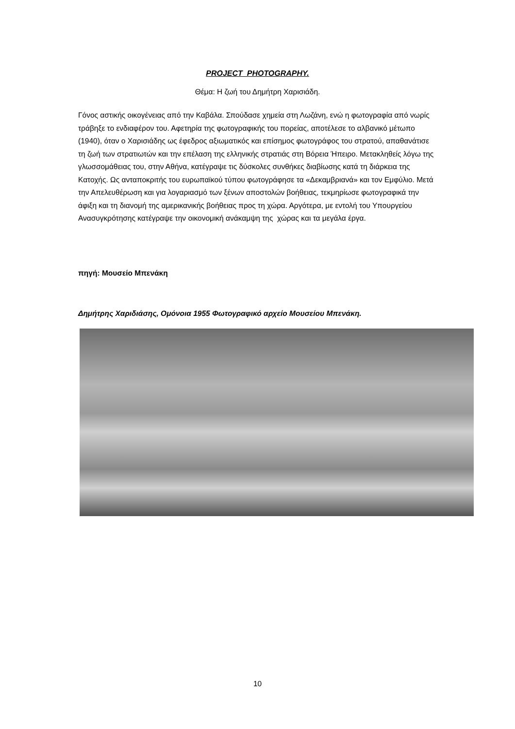PROJECT PHOTOGRAPHY.
Θέμα: Η ζωή του Δημήτρη Χαρισιάδη.
Γόνος αστικής οικογένειας από την Καβάλα. Σπούδασε χημεία στη Λωζάνη, ενώ η φωτογραφία από νωρίς τράβηξε το ενδιαφέρον του. Αφετηρία της φωτογραφικής του πορείας, αποτέλεσε το αλβανικό μέτωπο (1940), όταν ο Χαρισιάδης ως έφεδρος αξιωματικός και επίσημος φωτογράφος του στρατού, απαθανάτισε τη ζωή των στρατιωτών και την επέλαση της ελληνικής στρατιάς στη Βόρεια Ήπειρο. Μετακληθείς λόγω της γλωσσομάθειας του, στην Αθήνα, κατέγραψε τις δύσκολες συνθήκες διαβίωσης κατά τη διάρκεια της Κατοχής. Ως ανταποκριτής του ευρωπαϊκού τύπου φωτογράφησε τα «Δεκαμβριανά» και τον Εμφύλιο. Μετά την Απελευθέρωση και για λογαριασμό των ξένων αποστολών βοήθειας, τεκμηρίωσε φωτογραφικά την άφιξη και τη διανομή της αμερικανικής βοήθειας προς τη χώρα. Αργότερα, με εντολή του Υπουργείου Ανασυγκρότησης κατέγραψε την οικονομική ανάκαμψη της χώρας και τα μεγάλα έργα.
πηγή: Μουσείο Μπενάκη
Δημήτρης Χαριδιάσης, Ομόνοια 1955 Φωτογραφικό αρχείο Μουσείου Μπενάκη.
10